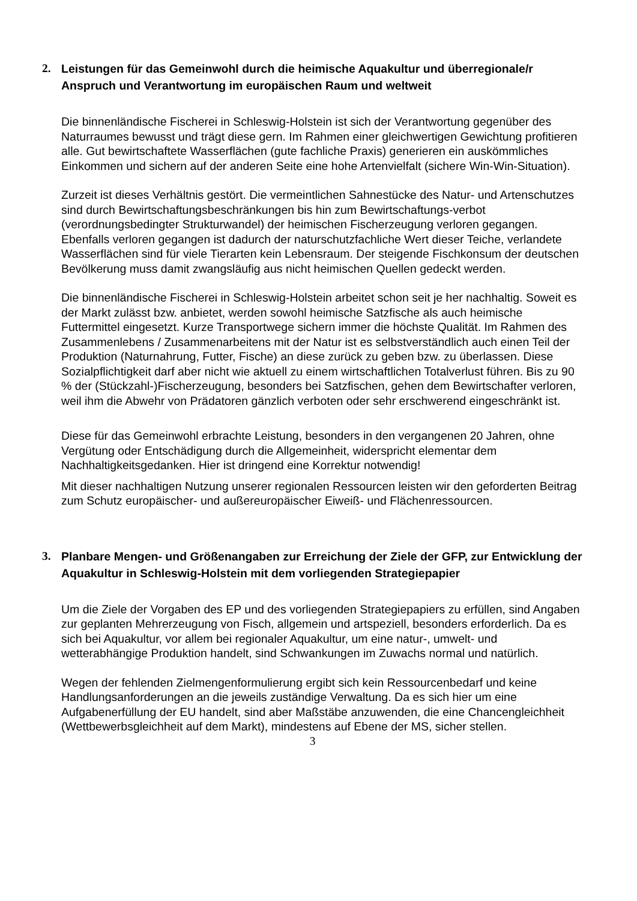2. Leistungen für das Gemeinwohl durch die heimische Aquakultur und überregionale/r Anspruch und Verantwortung im europäischen Raum und weltweit
Die binnenländische Fischerei in Schleswig-Holstein ist sich der Verantwortung gegenüber des Naturraumes bewusst und trägt diese gern. Im Rahmen einer gleichwertigen Gewichtung profitieren alle. Gut bewirtschaftete Wasserflächen (gute fachliche Praxis) generieren ein auskömmliches Einkommen und sichern auf der anderen Seite eine hohe Artenvielfalt (sichere Win-Win-Situation).
Zurzeit ist dieses Verhältnis gestört. Die vermeintlichen Sahnestücke des Natur- und Artenschutzes sind durch Bewirtschaftungsbeschränkungen bis hin zum Bewirtschaftungs-verbot (verordnungsbedingter Strukturwandel) der heimischen Fischerzeugung verloren gegangen. Ebenfalls verloren gegangen ist dadurch der naturschutzfachliche Wert dieser Teiche, verlandete Wasserflächen sind für viele Tierarten kein Lebensraum. Der steigende Fischkonsum der deutschen Bevölkerung muss damit zwangsläufig aus nicht heimischen Quellen gedeckt werden.
Die binnenländische Fischerei in Schleswig-Holstein arbeitet schon seit je her nachhaltig. Soweit es der Markt zulässt bzw. anbietet, werden sowohl heimische Satzfische als auch heimische Futtermittel eingesetzt. Kurze Transportwege sichern immer die höchste Qualität. Im Rahmen des Zusammenlebens / Zusammenarbeitens mit der Natur ist es selbstverständlich auch einen Teil der Produktion (Naturnahrung, Futter, Fische) an diese zurück zu geben bzw. zu überlassen. Diese Sozialpflichtigkeit darf aber nicht wie aktuell zu einem wirtschaftlichen Totalverlust führen. Bis zu 90 % der (Stückzahl-)Fischerzeugung, besonders bei Satzfischen, gehen dem Bewirtschafter verloren, weil ihm die Abwehr von Prädatoren gänzlich verboten oder sehr erschwerend eingeschränkt ist.
Diese für das Gemeinwohl erbrachte Leistung, besonders in den vergangenen 20 Jahren, ohne Vergütung oder Entschädigung durch die Allgemeinheit, widerspricht elementar dem Nachhaltigkeitsgedanken. Hier ist dringend eine Korrektur notwendig!
Mit dieser nachhaltigen Nutzung unserer regionalen Ressourcen leisten wir den geforderten Beitrag zum Schutz europäischer- und außereuropäischer Eiweiß- und Flächenressourcen.
3. Planbare Mengen- und Größenangaben zur Erreichung der Ziele der GFP, zur Entwicklung der Aquakultur in Schleswig-Holstein mit dem vorliegenden Strategiepapier
Um die Ziele der Vorgaben des EP und des vorliegenden Strategiepapiers zu erfüllen, sind Angaben zur geplanten Mehrerzeugung von Fisch, allgemein und artspeziell, besonders erforderlich. Da es sich bei Aquakultur, vor allem bei regionaler Aquakultur, um eine natur-, umwelt- und wetterabhängige Produktion handelt, sind Schwankungen im Zuwachs normal und natürlich.
Wegen der fehlenden Zielmengenformulierung ergibt sich kein Ressourcenbedarf und keine Handlungsanforderungen an die jeweils zuständige Verwaltung. Da es sich hier um eine Aufgabenerfüllung der EU handelt, sind aber Maßstäbe anzuwenden, die eine Chancengleichheit (Wettbewerbsgleichheit auf dem Markt), mindestens auf Ebene der MS, sicher stellen.
3